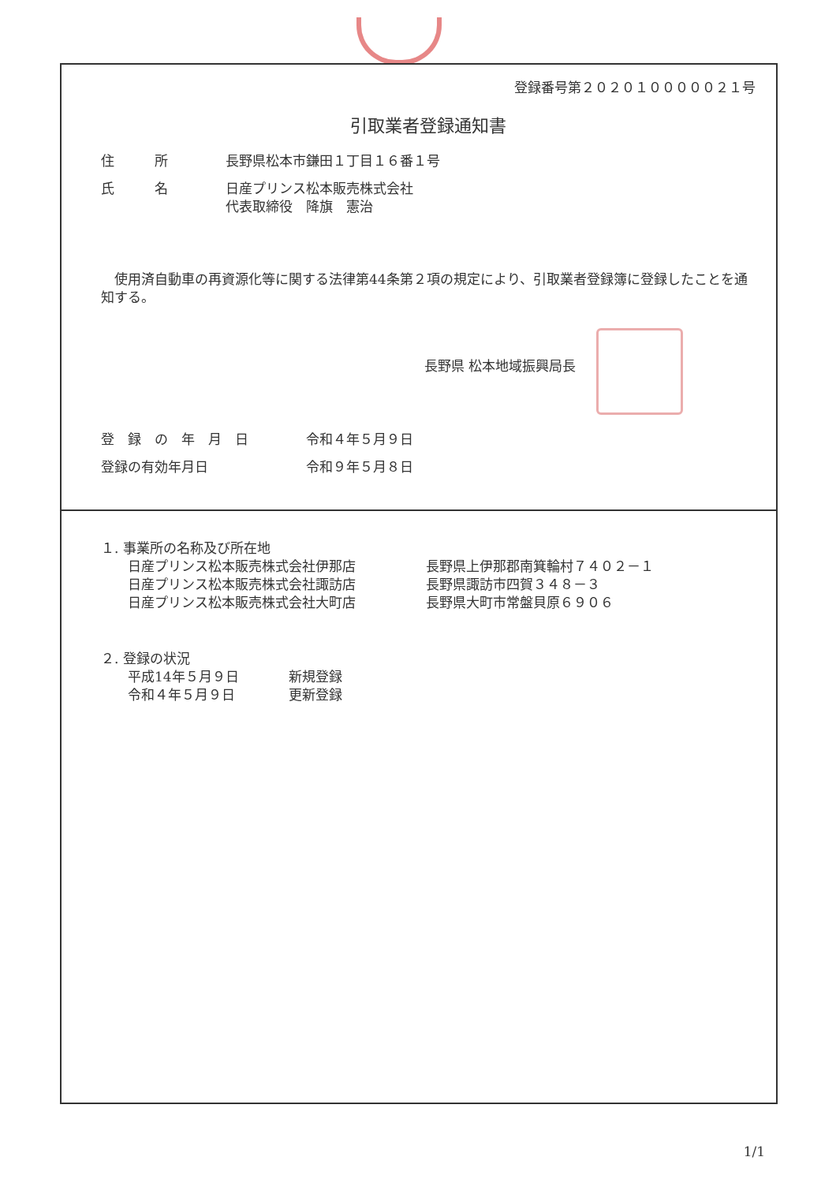登録番号第２０２０１０００００２１号
引取業者登録通知書
住　　　所 長野県松本市鎌田１丁目１６番１号
氏　　　名 日産プリンス松本販売株式会社
代表取締役　降旗　憲治
　使用済自動車の再資源化等に関する法律第44条第２項の規定により、引取業者登録簿に登録したことを通知する。
長野県 松本地域振興局長
登　録　の　年　月　日 令和４年５月９日
登録の有効年月日 令和９年５月８日
１. 事業所の名称及び所在地
日産プリンス松本販売株式会社伊那店
日産プリンス松本販売株式会社諏訪店
日産プリンス松本販売株式会社大町店
長野県上伊那郡南箕輪村７４０２－１
長野県諏訪市四賀３４８－３
長野県大町市常盤貝原６９０６
２. 登録の状況
平成14年５月９日
令和４年５月９日
新規登録
更新登録
1/1